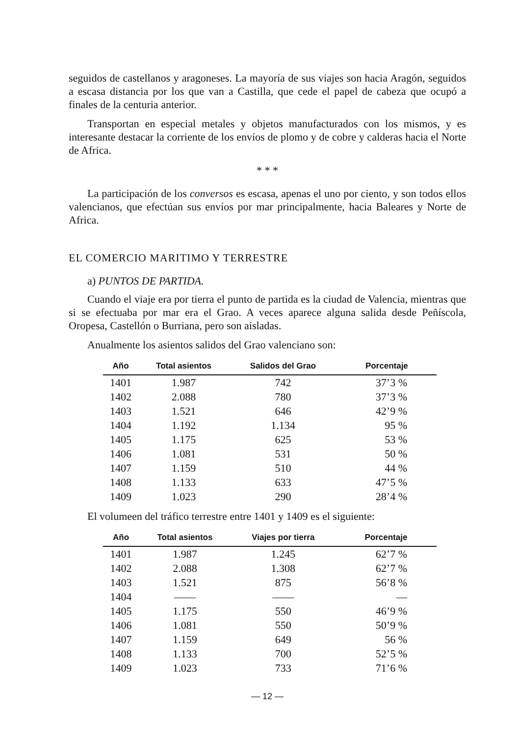seguidos de castellanos y aragoneses. La mayoría de sus viajes son hacia Aragón, seguidos a escasa distancia por los que van a Castilla, que cede el papel de cabeza que ocupó a finales de la centuria anterior.
Transportan en especial metales y objetos manufacturados con los mismos, y es interesante destacar la corriente de los envíos de plomo y de cobre y calderas hacia el Norte de Africa.
* * *
La participación de los conversos es escasa, apenas el uno por ciento, y son todos ellos valencianos, que efectúan sus envíos por mar principalmente, hacia Baleares y Norte de Africa.
EL COMERCIO MARITIMO Y TERRESTRE
a) PUNTOS DE PARTIDA.
Cuando el viaje era por tierra el punto de partida es la ciudad de Valencia, mientras que si se efectuaba por mar era el Grao. A veces aparece alguna salida desde Peñíscola, Oropesa, Castellón o Burriana, pero son aisladas.
Anualmente los asientos salidos del Grao valenciano son:
| Año | Total asientos | Salidos del Grao | Porcentaje |
| --- | --- | --- | --- |
| 1401 | 1.987 | 742 | 37’3 % |
| 1402 | 2.088 | 780 | 37’3 % |
| 1403 | 1.521 | 646 | 42’9 % |
| 1404 | 1.192 | 1.134 | 95 % |
| 1405 | 1.175 | 625 | 53 % |
| 1406 | 1.081 | 531 | 50 % |
| 1407 | 1.159 | 510 | 44 % |
| 1408 | 1.133 | 633 | 47’5 % |
| 1409 | 1.023 | 290 | 28’4 % |
El volumeen del tráfico terrestre entre 1401 y 1409 es el siguiente:
| Año | Total asientos | Viajes por tierra | Porcentaje |
| --- | --- | --- | --- |
| 1401 | 1.987 | 1.245 | 62’7 % |
| 1402 | 2.088 | 1.308 | 62’7 % |
| 1403 | 1.521 | 875 | 56’8 % |
| 1404 | —— | —— | — |
| 1405 | 1.175 | 550 | 46’9 % |
| 1406 | 1.081 | 550 | 50’9 % |
| 1407 | 1.159 | 649 | 56 % |
| 1408 | 1.133 | 700 | 52’5 % |
| 1409 | 1.023 | 733 | 71’6 % |
— 12 —